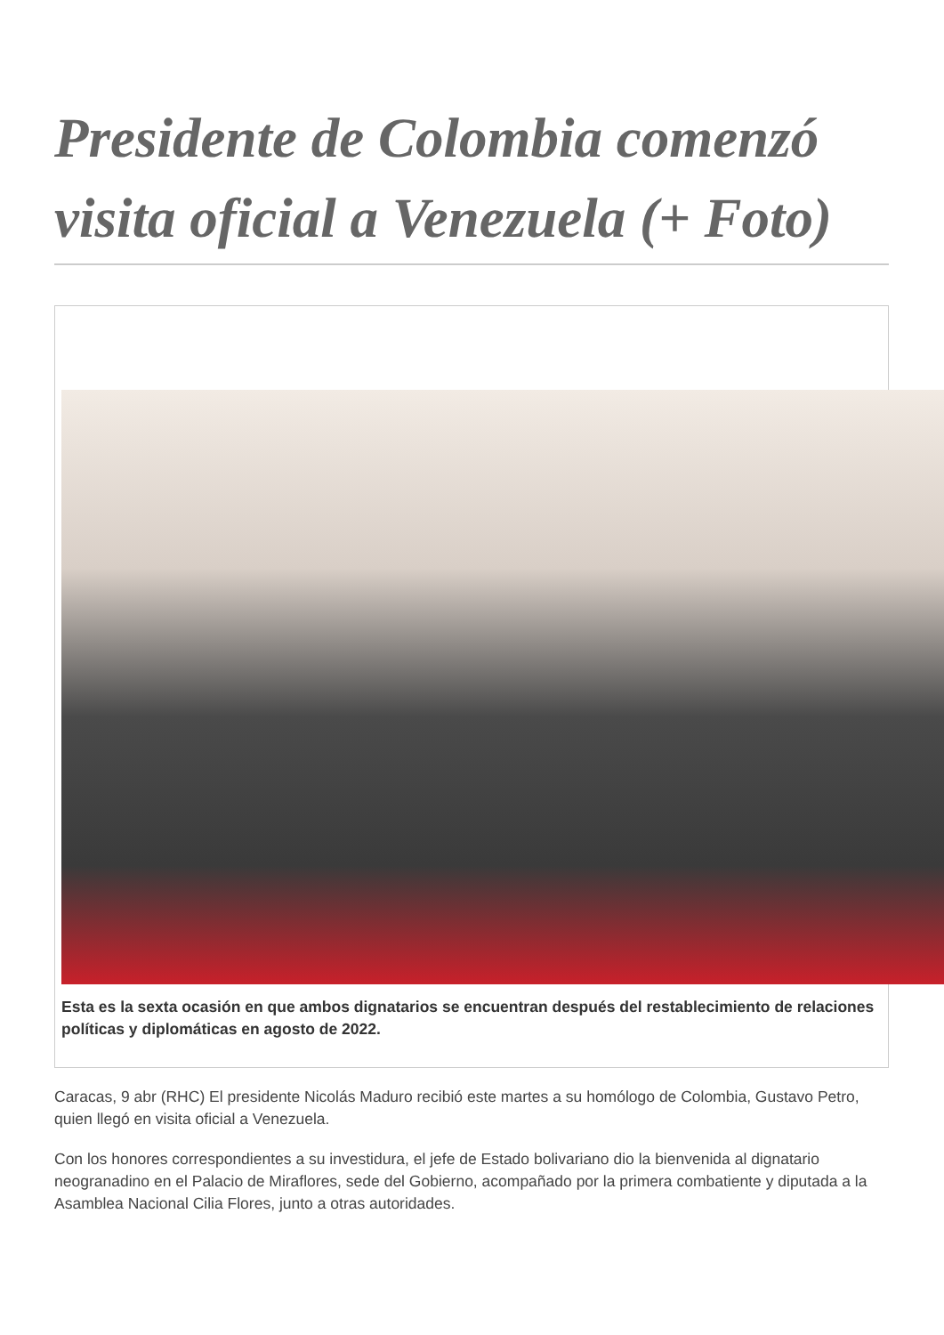Presidente de Colombia comenzó visita oficial a Venezuela (+ Foto)
Esta es la sexta ocasión en que ambos dignatarios se encuentran después del restablecimiento de relaciones políticas y diplomáticas en agosto de 2022.
Caracas, 9 abr (RHC) El presidente Nicolás Maduro recibió este martes a su homólogo de Colombia, Gustavo Petro, quien llegó en visita oficial a Venezuela.
Con los honores correspondientes a su investidura, el jefe de Estado bolivariano dio la bienvenida al dignatario neogranadino en el Palacio de Miraflores, sede del Gobierno, acompañado por la primera combatiente y diputada a la Asamblea Nacional Cilia Flores, junto a otras autoridades.